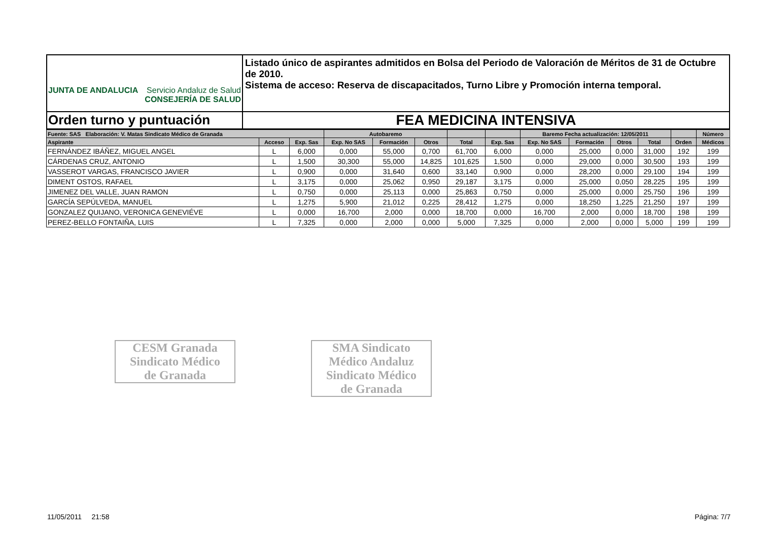| JUNTA DE ANDALUCIA Servicio Andaluz de Salud CONSEJERÍA DE SALUD | Listado único de aspirantes admitidos en Bolsa del Periodo de Valoración de Méritos de 31 de Octubre de 2010. Sistema de acceso: Reserva de discapacitados, Turno Libre y Promoción interna temporal. |
| Orden turno y puntuación | FEA MEDICINA INTENSIVA |
| Fuente: SAS Elaboración: V. Matas Sindicato Médico de Granada | | | Autobaremo | | | | | Baremo Fecha actualización: 12/05/2011 | | | | | Número |
| --- | --- | --- | --- | --- | --- | --- | --- | --- | --- | --- | --- | --- | --- |
| Aspirante | Acceso | Exp. Sas | Exp. No SAS | Formación | Otros | Total | Exp. Sas | Exp. No SAS | Formación | Otros | Total | Orden | Médicos |
| FERNÁNDEZ IBÁÑEZ, MIGUEL ANGEL | L | 6,000 | 0,000 | 55,000 | 0,700 | 61,700 | 6,000 | 0,000 | 25,000 | 0,000 | 31,000 | 192 | 199 |
| CÁRDENAS CRUZ, ANTONIO | L | 1,500 | 30,300 | 55,000 | 14,825 | 101,625 | 1,500 | 0,000 | 29,000 | 0,000 | 30,500 | 193 | 199 |
| VASSEROT VARGAS, FRANCISCO JAVIER | L | 0,900 | 0,000 | 31,640 | 0,600 | 33,140 | 0,900 | 0,000 | 28,200 | 0,000 | 29,100 | 194 | 199 |
| DIMENT OSTOS, RAFAEL | L | 3,175 | 0,000 | 25,062 | 0,950 | 29,187 | 3,175 | 0,000 | 25,000 | 0,050 | 28,225 | 195 | 199 |
| JIMENEZ DEL VALLE, JUAN RAMON | L | 0,750 | 0,000 | 25,113 | 0,000 | 25,863 | 0,750 | 0,000 | 25,000 | 0,000 | 25,750 | 196 | 199 |
| GARCÍA SEPÚLVEDA, MANUEL | L | 1,275 | 5,900 | 21,012 | 0,225 | 28,412 | 1,275 | 0,000 | 18,250 | 1,225 | 21,250 | 197 | 199 |
| GONZALEZ QUIJANO, VERONICA GENEVIÉVE | L | 0,000 | 16,700 | 2,000 | 0,000 | 18,700 | 0,000 | 16,700 | 2,000 | 0,000 | 18,700 | 198 | 199 |
| PEREZ-BELLO FONTAIÑA, LUIS | L | 7,325 | 0,000 | 2,000 | 0,000 | 5,000 | 7,325 | 0,000 | 2,000 | 0,000 | 5,000 | 199 | 199 |
CESM Granada
Sindicato Médico
de Granada
SMA Sindicato Médico Andaluz
Sindicato Médico
de Granada
11/05/2011 21:58 Página: 7/7